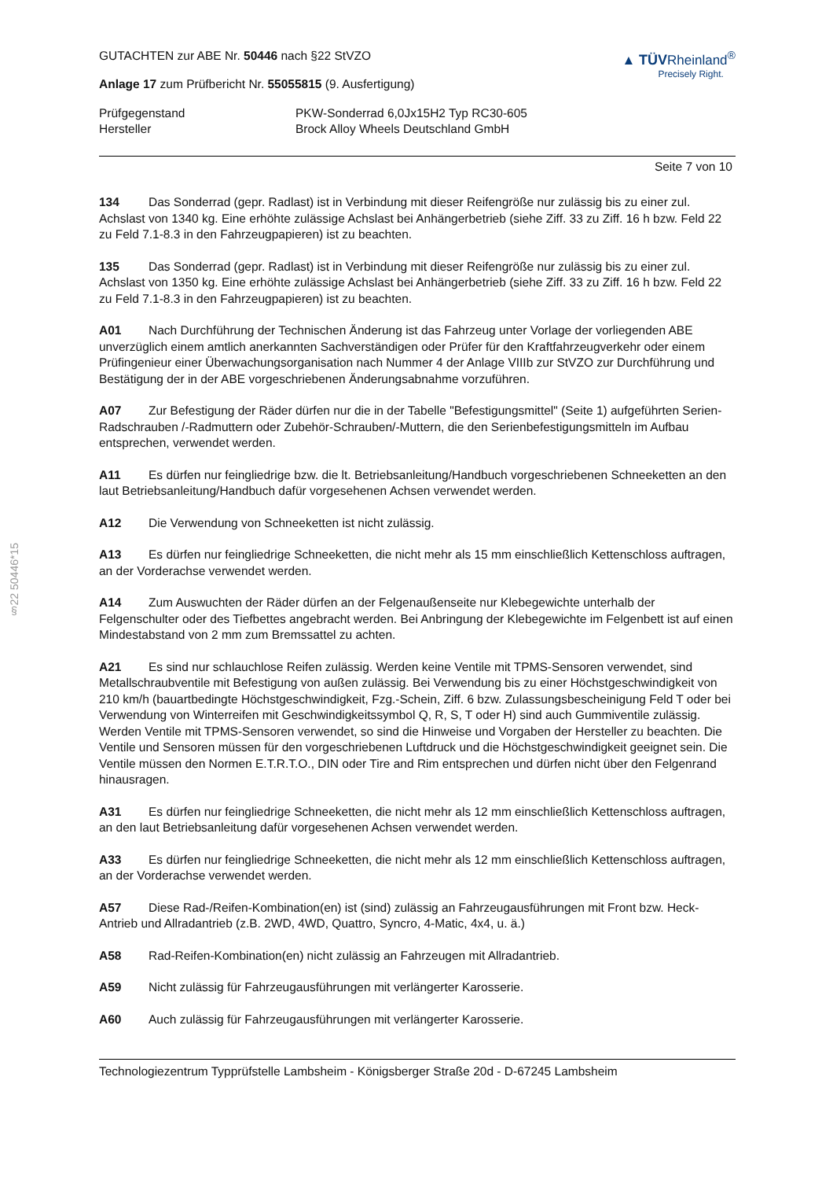§22 50446*15
GUTACHTEN zur ABE Nr. 50446 nach §22 StVZO
Anlage 17 zum Prüfbericht Nr. 55055815 (9. Ausfertigung)
▲ TÜVRheinland<sup>®</sup>
Precisely Right.
Prüfgegenstand
PKW-Sonderrad 6,0Jx15H2 Typ RC30-605
Hersteller
Brock Alloy Wheels Deutschland GmbH
Seite 7 von 10
134 Das Sonderrad (gepr. Radlast) ist in Verbindung mit dieser Reifengröße nur zulässig bis zu einer zul. Achslast von 1340 kg. Eine erhöhte zulässige Achslast bei Anhängerbetrieb (siehe Ziff. 33 zu Ziff. 16 h bzw. Feld 22 zu Feld 7.1-8.3 in den Fahrzeugpapieren) ist zu beachten.
135 Das Sonderrad (gepr. Radlast) ist in Verbindung mit dieser Reifengröße nur zulässig bis zu einer zul. Achslast von 1350 kg. Eine erhöhte zulässige Achslast bei Anhängerbetrieb (siehe Ziff. 33 zu Ziff. 16 h bzw. Feld 22 zu Feld 7.1-8.3 in den Fahrzeugpapieren) ist zu beachten.
A01 Nach Durchführung der Technischen Änderung ist das Fahrzeug unter Vorlage der vorliegenden ABE unverzüglich einem amtlich anerkannten Sachverständigen oder Prüfer für den Kraftfahrzeugverkehr oder einem Prüfingenieur einer Überwachungsorganisation nach Nummer 4 der Anlage VIIIb zur StVZO zur Durchführung und Bestätigung der in der ABE vorgeschriebenen Änderungsabnahme vorzuführen.
A07 Zur Befestigung der Räder dürfen nur die in der Tabelle "Befestigungsmittel" (Seite 1) aufgeführten Serien-Radschrauben /-Radmuttern oder Zubehör-Schrauben/-Muttern, die den Serienbefestigungsmitteln im Aufbau entsprechen, verwendet werden.
A11 Es dürfen nur feingliedrige bzw. die lt. Betriebsanleitung/Handbuch vorgeschriebenen Schneeketten an den laut Betriebsanleitung/Handbuch dafür vorgesehenen Achsen verwendet werden.
A12 Die Verwendung von Schneeketten ist nicht zulässig.
A13 Es dürfen nur feingliedrige Schneeketten, die nicht mehr als 15 mm einschließlich Kettenschloss auftragen, an der Vorderachse verwendet werden.
A14 Zum Auswuchten der Räder dürfen an der Felgenaußenseite nur Klebegewichte unterhalb der Felgenschulter oder des Tiefbettes angebracht werden. Bei Anbringung der Klebegewichte im Felgenbett ist auf einen Mindestabstand von 2 mm zum Bremssattel zu achten.
A21 Es sind nur schlauchlose Reifen zulässig. Werden keine Ventile mit TPMS-Sensoren verwendet, sind Metallschraubventile mit Befestigung von außen zulässig. Bei Verwendung bis zu einer Höchstgeschwindigkeit von 210 km/h (bauartbedingte Höchstgeschwindigkeit, Fzg.-Schein, Ziff. 6 bzw. Zulassungsbescheinigung Feld T oder bei Verwendung von Winterreifen mit Geschwindigkeitssymbol Q, R, S, T oder H) sind auch Gummiventile zulässig. Werden Ventile mit TPMS-Sensoren verwendet, so sind die Hinweise und Vorgaben der Hersteller zu beachten. Die Ventile und Sensoren müssen für den vorgeschriebenen Luftdruck und die Höchstgeschwindigkeit geeignet sein. Die Ventile müssen den Normen E.T.R.T.O., DIN oder Tire and Rim entsprechen und dürfen nicht über den Felgenrand hinausragen.
A31 Es dürfen nur feingliedrige Schneeketten, die nicht mehr als 12 mm einschließlich Kettenschloss auftragen, an den laut Betriebsanleitung dafür vorgesehenen Achsen verwendet werden.
A33 Es dürfen nur feingliedrige Schneeketten, die nicht mehr als 12 mm einschließlich Kettenschloss auftragen, an der Vorderachse verwendet werden.
A57 Diese Rad-/Reifen-Kombination(en) ist (sind) zulässig an Fahrzeugausführungen mit Front bzw. Heck-Antrieb und Allradantrieb (z.B. 2WD, 4WD, Quattro, Syncro, 4-Matic, 4x4, u. ä.)
A58 Rad-Reifen-Kombination(en) nicht zulässig an Fahrzeugen mit Allradantrieb.
A59 Nicht zulässig für Fahrzeugausführungen mit verlängerter Karosserie.
A60 Auch zulässig für Fahrzeugausführungen mit verlängerter Karosserie.
Technologiezentrum Typprüfstelle Lambsheim - Königsberger Straße 20d - D-67245 Lambsheim